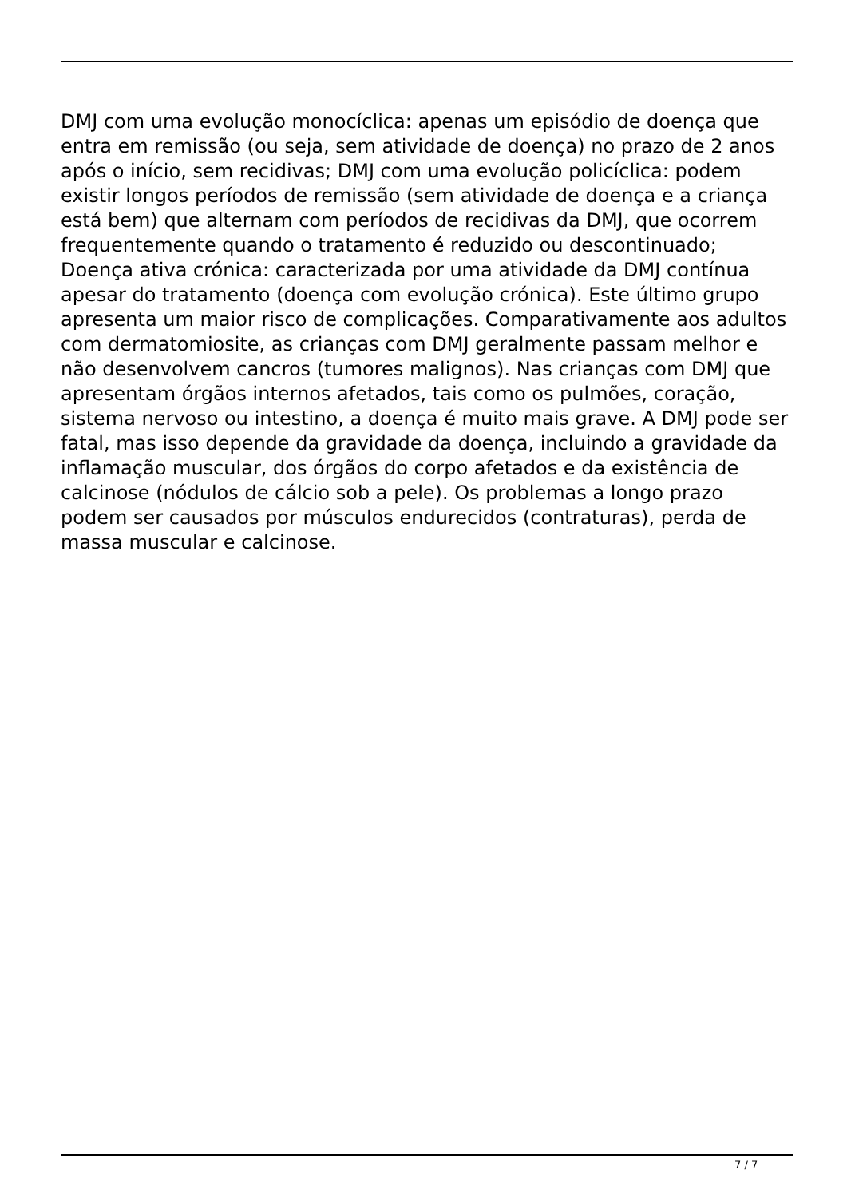DMJ com uma evolução monocíclica: apenas um episódio de doença que entra em remissão (ou seja, sem atividade de doença) no prazo de 2 anos após o início, sem recidivas; DMJ com uma evolução policíclica: podem existir longos períodos de remissão (sem atividade de doença e a criança está bem) que alternam com períodos de recidivas da DMJ, que ocorrem frequentemente quando o tratamento é reduzido ou descontinuado; Doença ativa crónica: caracterizada por uma atividade da DMJ contínua apesar do tratamento (doença com evolução crónica). Este último grupo apresenta um maior risco de complicações. Comparativamente aos adultos com dermatomiosite, as crianças com DMJ geralmente passam melhor e não desenvolvem cancros (tumores malignos). Nas crianças com DMJ que apresentam órgãos internos afetados, tais como os pulmões, coração, sistema nervoso ou intestino, a doença é muito mais grave. A DMJ pode ser fatal, mas isso depende da gravidade da doença, incluindo a gravidade da inflamação muscular, dos órgãos do corpo afetados e da existência de calcinose (nódulos de cálcio sob a pele). Os problemas a longo prazo podem ser causados por músculos endurecidos (contraturas), perda de massa muscular e calcinose.
7 / 7